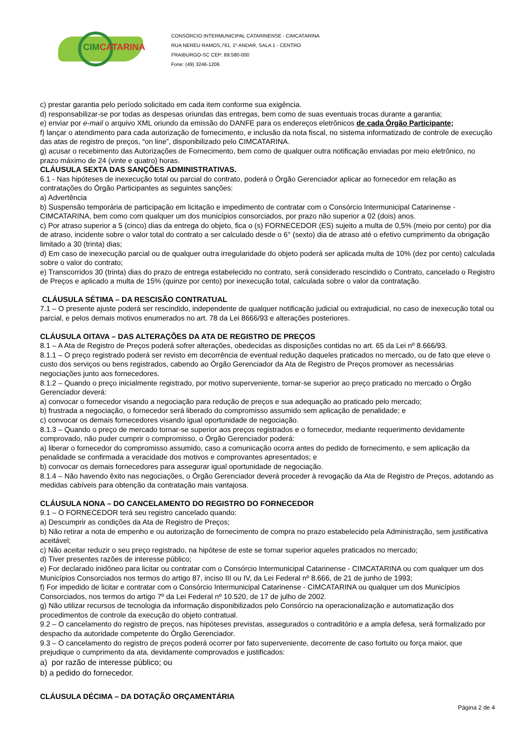CIMCATARINA
CONSÓRCIO INTERMUNICIPAL CATARINENSE - CIMCATARINA
RUA NEREU RAMOS,761, 1º ANDAR, SALA 1 - CENTRO
FRAIBURGO-SC CEP: 89.580-000
Fone: (49) 3246-1206
c) prestar garantia pelo período solicitado em cada item conforme sua exigência.
d) responsabilizar-se por todas as despesas oriundas das entregas, bem como de suas eventuais trocas durante a garantia;
e) enviar por e-mail o arquivo XML oriundo da emissão do DANFE para os endereços eletrônicos de cada Órgão Participante;
f) lançar o atendimento para cada autorização de fornecimento, e inclusão da nota fiscal, no sistema informatizado de controle de execução das atas de registro de preços, “on line”, disponibilizado pelo CIMCATARINA.
g) acusar o recebimento das Autorizações de Fornecimento, bem como de qualquer outra notificação enviadas por meio eletrônico, no prazo máximo de 24 (vinte e quatro) horas.
CLÁUSULA SEXTA DAS SANÇÕES ADMINISTRATIVAS.
6.1 - Nas hipóteses de inexecução total ou parcial do contrato, poderá o Órgão Gerenciador aplicar ao fornecedor em relação as contratações do Órgão Participantes as seguintes sanções:
a) Advertência
b) Suspensão temporária de participação em licitação e impedimento de contratar com o Consórcio Intermunicipal Catarinense - CIMCATARINA, bem como com qualquer um dos municípios consorciados, por prazo não superior a 02 (dois) anos.
c) Por atraso superior a 5 (cinco) dias da entrega do objeto, fica o (s) FORNECEDOR (ES) sujeito a multa de 0,5% (meio por cento) por dia de atraso, incidente sobre o valor total do contrato a ser calculado desde o 6° (sexto) dia de atraso até o efetivo cumprimento da obrigação limitado a 30 (trinta) dias;
d) Em caso de inexecução parcial ou de qualquer outra irregularidade do objeto poderá ser aplicada multa de 10% (dez por cento) calculada sobre o valor do contrato;
e) Transcorridos 30 (trinta) dias do prazo de entrega estabelecido no contrato, será considerado rescindido o Contrato, cancelado o Registro de Preços e aplicado a multa de 15% (quinze por cento) por inexecução total, calculada sobre o valor da contratação.
CLÁUSULA SÉTIMA – DA RESCISÃO CONTRATUAL
7.1 – O presente ajuste poderá ser rescindido, independente de qualquer notificação judicial ou extrajudicial, no caso de inexecução total ou parcial, e pelos demais motivos enumerados no art. 78 da Lei 8666/93 e alterações posteriores.
CLÁUSULA OITAVA – DAS ALTERAÇÕES DA ATA DE REGISTRO DE PREÇOS
8.1 – A Ata de Registro de Preços poderá sofrer alterações, obedecidas as disposições contidas no art. 65 da Lei nº 8.666/93.
8.1.1 – O preço registrado poderá ser revisto em decorrência de eventual redução daqueles praticados no mercado, ou de fato que eleve o custo dos serviços ou bens registrados, cabendo ao Órgão Gerenciador da Ata de Registro de Preços promover as necessárias negociações junto aos fornecedores.
8.1.2 – Quando o preço inicialmente registrado, por motivo superveniente, tornar-se superior ao preço praticado no mercado o Órgão Gerenciador deverá:
a) convocar o fornecedor visando a negociação para redução de preços e sua adequação ao praticado pelo mercado;
b) frustrada a negociação, o fornecedor será liberado do compromisso assumido sem aplicação de penalidade; e
c) convocar os demais fornecedores visando igual oportunidade de negociação.
8.1.3 – Quando o preço de mercado tornar-se superior aos preços registrados e o fornecedor, mediante requerimento devidamente comprovado, não puder cumprir o compromisso, o Órgão Gerenciador poderá:
a) liberar o fornecedor do compromisso assumido, caso a comunicação ocorra antes do pedido de fornecimento, e sem aplicação da penalidade se confirmada a veracidade dos motivos e comprovantes apresentados; e
b) convocar os demais fornecedores para assegurar igual oportunidade de negociação.
8.1.4 – Não havendo êxito nas negociações, o Órgão Gerenciador deverá proceder à revogação da Ata de Registro de Preços, adotando as medidas cabíveis para obtenção da contratação mais vantajosa.
CLÁUSULA NONA – DO CANCELAMENTO DO REGISTRO DO FORNECEDOR
9.1 – O FORNECEDOR terá seu registro cancelado quando:
a) Descumprir as condições da Ata de Registro de Preços;
b) Não retirar a nota de empenho e ou autorização de fornecimento de compra no prazo estabelecido pela Administração, sem justificativa aceitável;
c) Não aceitar reduzir o seu preço registrado, na hipótese de este se tornar superior aqueles praticados no mercado;
d) Tiver presentes razões de interesse público;
e) For declarado inidôneo para licitar ou contratar com o Consórcio Intermunicipal Catarinense - CIMCATARINA ou com qualquer um dos Municípios Consorciados nos termos do artigo 87, inciso III ou IV, da Lei Federal nº 8.666, de 21 de junho de 1993;
f) For impedido de licitar e contratar com o Consórcio Intermunicipal Catarinense - CIMCATARINA ou qualquer um dos Municípios Consorciados, nos termos do artigo 7º da Lei Federal nº 10.520, de 17 de julho de 2002.
g) Não utilizar recursos de tecnologia da informação disponibilizados pelo Consórcio na operacionalização e automatização dos procedimentos de controle da execução do objeto contratual.
9.2 – O cancelamento do registro de preços, nas hipóteses previstas, assegurados o contraditório e a ampla defesa, será formalizado por despacho da autoridade competente do Órgão Gerenciador.
9.3 – O cancelamento do registro de preços poderá ocorrer por fato superveniente, decorrente de caso fortuito ou força maior, que prejudique o cumprimento da ata, devidamente comprovados e justificados:
a) por razão de interesse público; ou
b) a pedido do fornecedor.
CLÁUSULA DÉCIMA – DA DOTAÇÃO ORÇAMENTÁRIA
Página 2 de 4